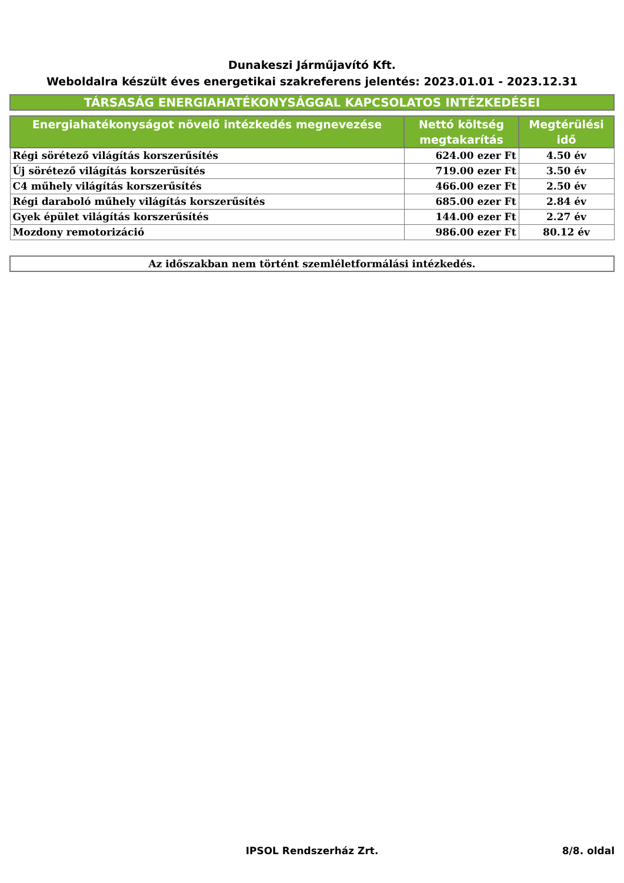Dunakeszi Járműjavító Kft.
Weboldalra készült éves energetikai szakreferens jelentés: 2023.01.01 - 2023.12.31
TÁRSASÁG ENERGIAHATÉKONYSÁGGAL KAPCSOLATOS INTÉZKEDÉSEI
| Energiahatékonyságot növelő intézkedés megnevezése | Nettó költség megtakarítás | Megtérülési idő |
| --- | --- | --- |
| Régi sörétező világítás korszerűsítés | 624.00 ezer Ft | 4.50 év |
| Új sörétező világítás korszerűsítés | 719.00 ezer Ft | 3.50 év |
| C4 műhely világítás korszerűsítés | 466.00 ezer Ft | 2.50 év |
| Régi daraboló műhely világítás korszerűsítés | 685.00 ezer Ft | 2.84 év |
| Gyek épület világítás korszerűsítés | 144.00 ezer Ft | 2.27 év |
| Mozdony remotorizáció | 986.00 ezer Ft | 80.12 év |
Az időszakban nem történt szemléletformálási intézkedés.
IPSOL Rendszerház Zrt. 8/8. oldal